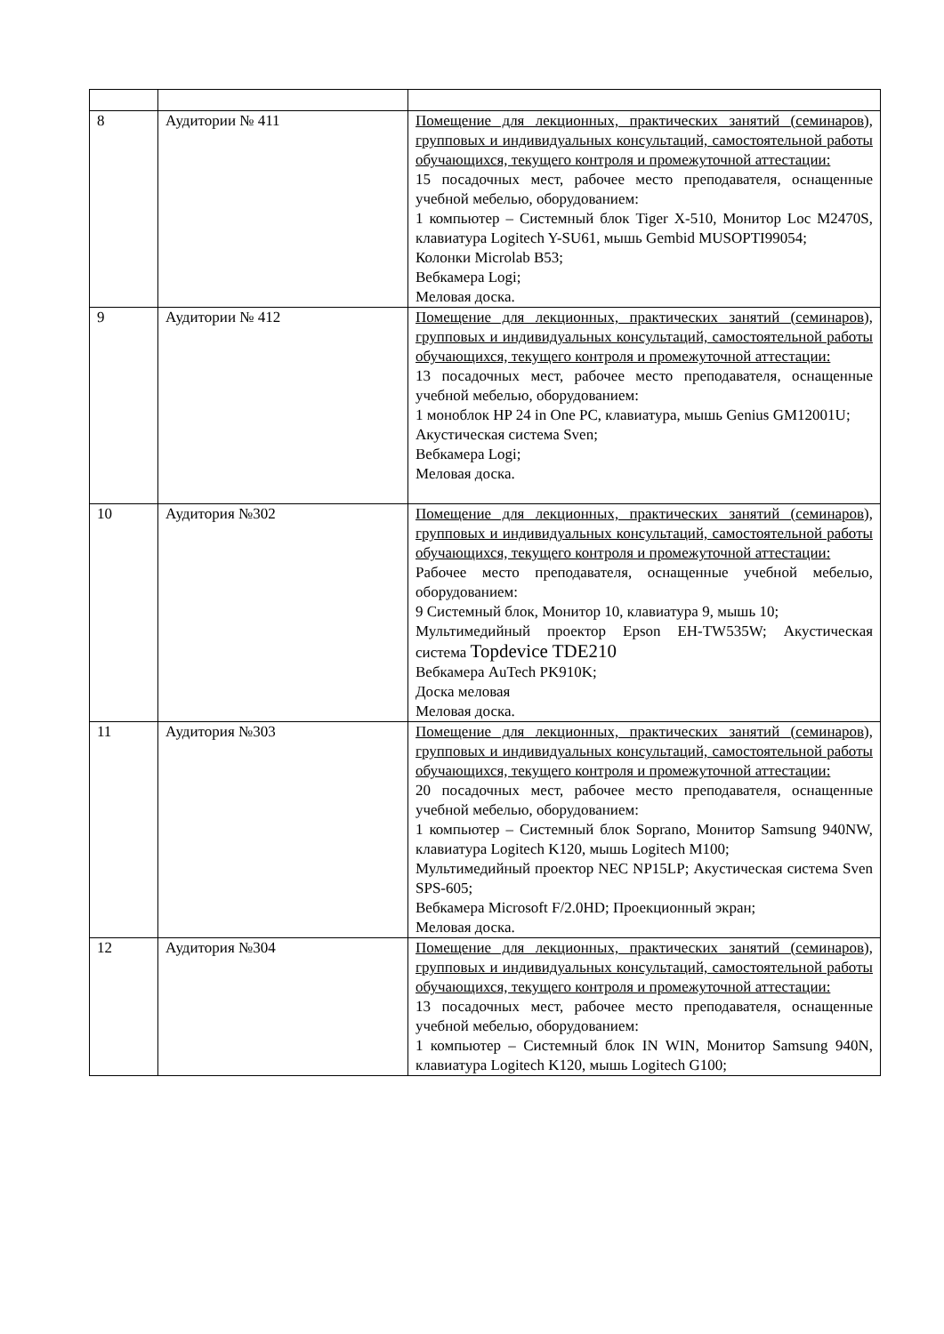| 8 | Аудитории № 411 | Помещение для лекционных, практических занятий (семинаров), групповых и индивидуальных консультаций, самостоятельной работы обучающихся, текущего контроля и промежуточной аттестации: 15 посадочных мест, рабочее место преподавателя, оснащенные учебной мебелью, оборудованием: 1 компьютер – Системный блок Tiger X-510, Монитор Loc M2470S, клавиатура Logitech Y-SU61, мышь Gembid MUSOPTI99054; Колонки Microlab B53; Вебкамера Logi; Меловая доска. |
| 9 | Аудитории № 412 | Помещение для лекционных, практических занятий (семинаров), групповых и индивидуальных консультаций, самостоятельной работы обучающихся, текущего контроля и промежуточной аттестации: 13 посадочных мест, рабочее место преподавателя, оснащенные учебной мебелью, оборудованием: 1 моноблок HP 24 in One PC, клавиатура, мышь Genius GM12001U; Акустическая система Sven; Вебкамера Logi; Меловая доска. |
| 10 | Аудитория №302 | Помещение для лекционных, практических занятий (семинаров), групповых и индивидуальных консультаций, самостоятельной работы обучающихся, текущего контроля и промежуточной аттестации: Рабочее место преподавателя, оснащенные учебной мебелью, оборудованием: 9 Системный блок, Монитор 10, клавиатура 9, мышь 10; Мультимедийный проектор Epson EH-TW535W; Акустическая система Topdevice TDE210 Вебкамера AuTech PK910K; Доска меловая Меловая доска. |
| 11 | Аудитория №303 | Помещение для лекционных, практических занятий (семинаров), групповых и индивидуальных консультаций, самостоятельной работы обучающихся, текущего контроля и промежуточной аттестации: 20 посадочных мест, рабочее место преподавателя, оснащенные учебной мебелью, оборудованием: 1 компьютер – Системный блок Soprano, Монитор Samsung 940NW, клавиатура Logitech K120, мышь Logitech M100; Мультимедийный проектор NEC NP15LP; Акустическая система Sven SPS-605; Вебкамера Microsoft F/2.0HD; Проекционный экран; Меловая доска. |
| 12 | Аудитория №304 | Помещение для лекционных, практических занятий (семинаров), групповых и индивидуальных консультаций, самостоятельной работы обучающихся, текущего контроля и промежуточной аттестации: 13 посадочных мест, рабочее место преподавателя, оснащенные учебной мебелью, оборудованием: 1 компьютер – Системный блок IN WIN, Монитор Samsung 940N, клавиатура Logitech K120, мышь Logitech G100; |